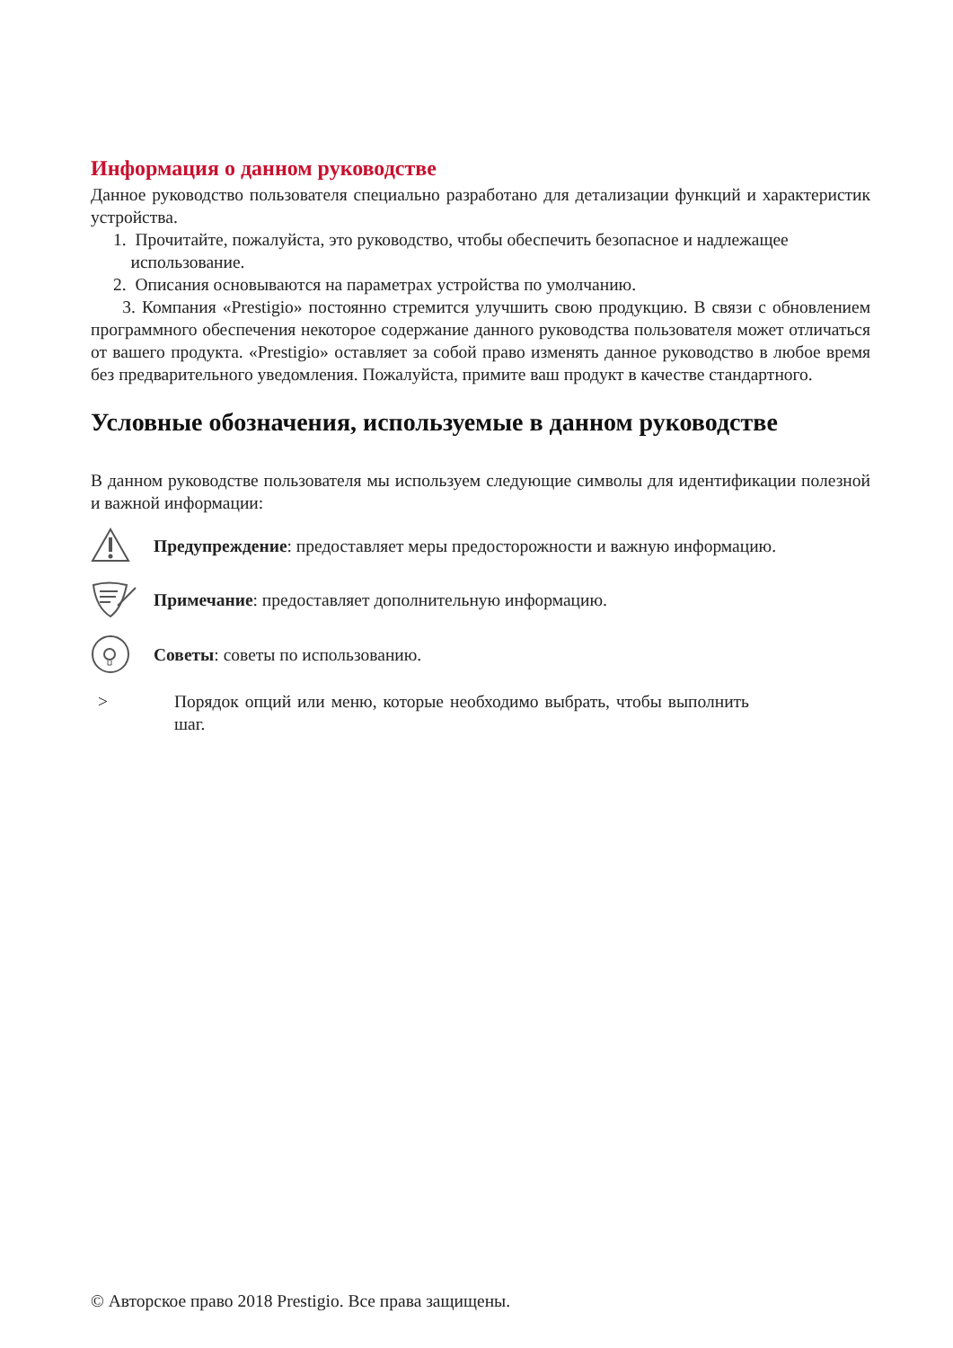Информация о данном руководстве
Данное руководство пользователя специально разработано для детализации функций и характеристик устройства.
1. Прочитайте, пожалуйста, это руководство, чтобы обеспечить безопасное и надлежащее
использование.
2. Описания основываются на параметрах устройства по умолчанию.
3. Компания «Prestigio» постоянно стремится улучшить свою продукцию. В связи с обновлением программного обеспечения некоторое содержание данного руководства пользователя может отличаться от вашего продукта. «Prestigio» оставляет за собой право изменять данное руководство в любое время без предварительного уведомления. Пожалуйста, примите ваш продукт в качестве стандартного.
Условные обозначения, используемые в данном руководстве
В данном руководстве пользователя мы используем следующие символы для идентификации полезной и важной информации:
Предупреждение: предоставляет меры предосторожности и важную информацию.
Примечание: предоставляет дополнительную информацию.
Советы: советы по использованию.
> Порядок опций или меню, которые необходимо выбрать, чтобы выполнить шаг.
© Авторское право 2018 Prestigio. Все права защищены.